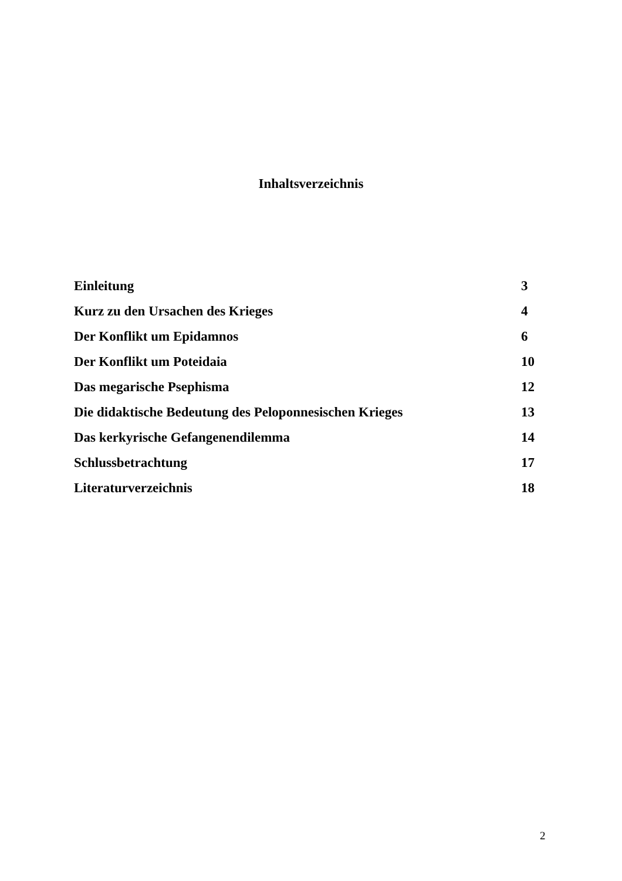Inhaltsverzeichnis
| Einleitung | 3 |
| Kurz zu den Ursachen des Krieges | 4 |
| Der Konflikt um Epidamnos | 6 |
| Der Konflikt um Poteidaia | 10 |
| Das megarische Psephisma | 12 |
| Die didaktische Bedeutung des Peloponnesischen Krieges | 13 |
| Das kerkyrische Gefangenendilemma | 14 |
| Schlussbetrachtung | 17 |
| Literaturverzeichnis | 18 |
2